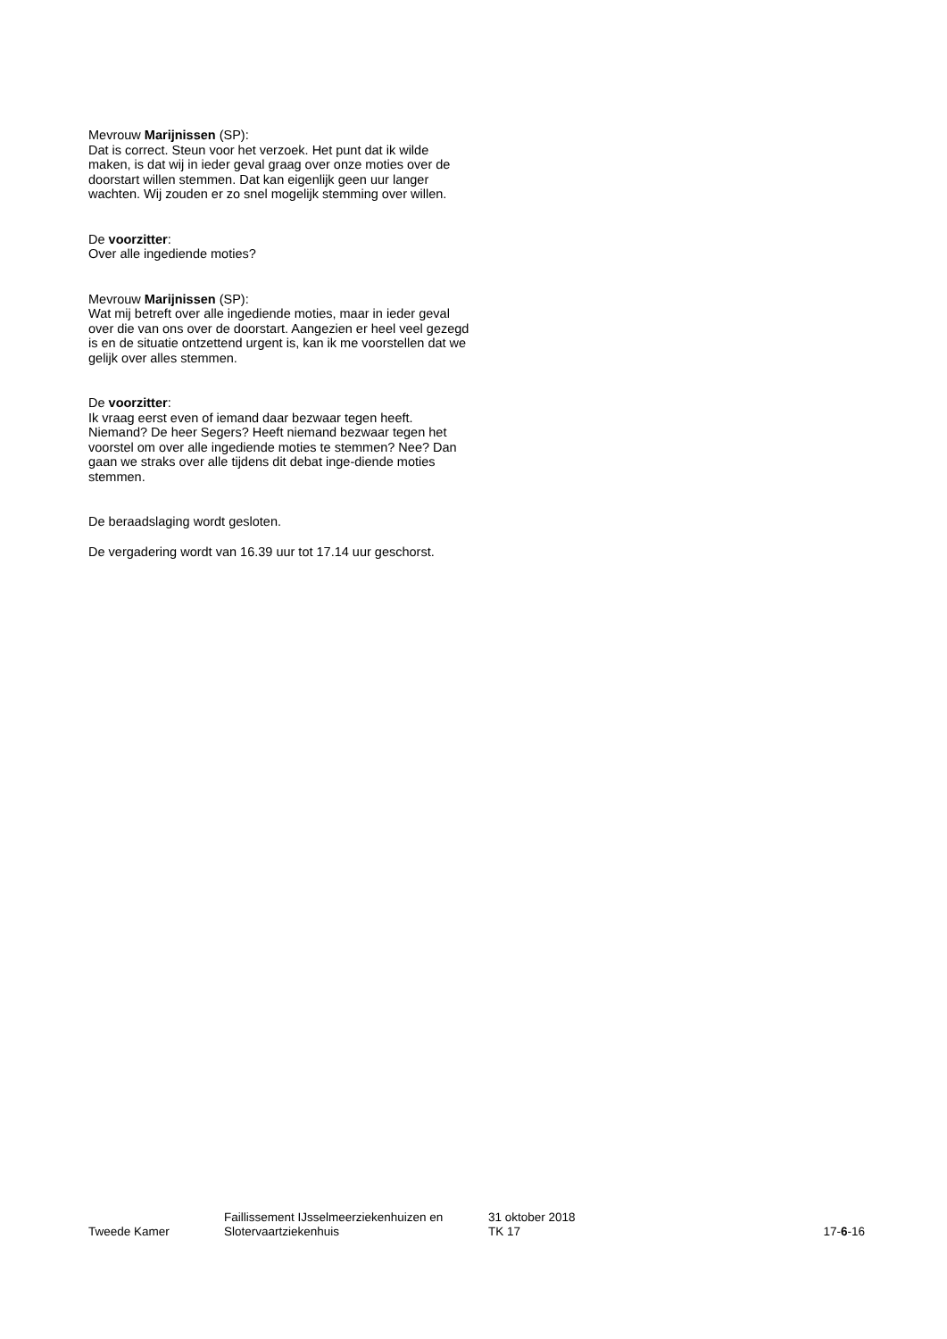Mevrouw Marijnissen (SP):
Dat is correct. Steun voor het verzoek. Het punt dat ik wilde maken, is dat wij in ieder geval graag over onze moties over de doorstart willen stemmen. Dat kan eigenlijk geen uur langer wachten. Wij zouden er zo snel mogelijk stemming over willen.
De voorzitter:
Over alle ingediende moties?
Mevrouw Marijnissen (SP):
Wat mij betreft over alle ingediende moties, maar in ieder geval over die van ons over de doorstart. Aangezien er heel veel gezegd is en de situatie ontzettend urgent is, kan ik me voorstellen dat we gelijk over alles stemmen.
De voorzitter:
Ik vraag eerst even of iemand daar bezwaar tegen heeft. Niemand? De heer Segers? Heeft niemand bezwaar tegen het voorstel om over alle ingediende moties te stemmen? Nee? Dan gaan we straks over alle tijdens dit debat inge-diende moties stemmen.
De beraadslaging wordt gesloten.
De vergadering wordt van 16.39 uur tot 17.14 uur geschorst.
Tweede Kamer
Faillissement IJsselmeerziekenhuizen en Slotervaartziekenhuis
31 oktober 2018
TK 17
17-6-16